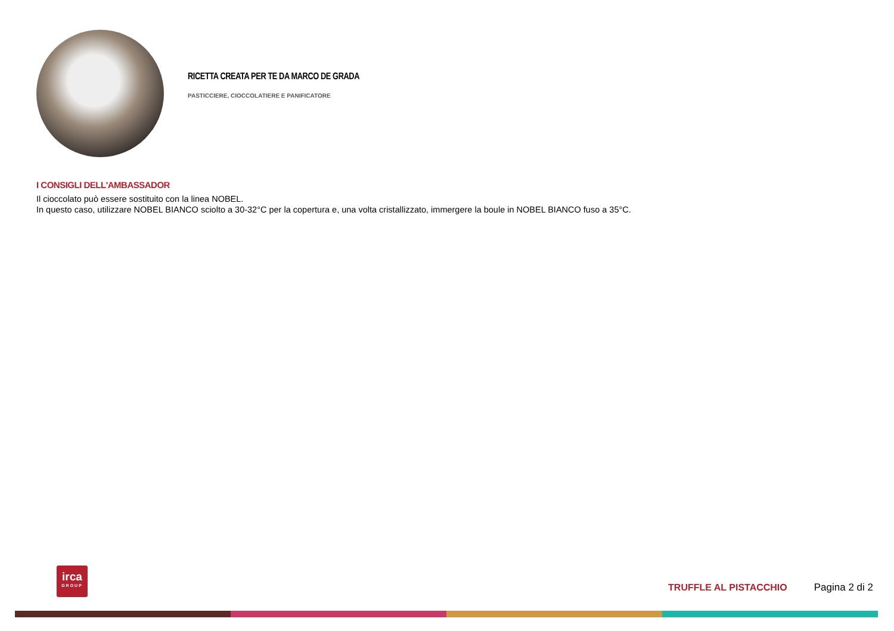RICETTA CREATA PER TE DA MARCO DE GRADA
PASTICCIERE, CIOCCOLATIERE E PANIFICATORE
I CONSIGLI DELL'AMBASSADOR
Il cioccolato può essere sostituito con la linea NOBEL.
In questo caso, utilizzare NOBEL BIANCO sciolto a 30-32°C per la copertura e, una volta cristallizzato, immergere la boule in NOBEL BIANCO fuso a 35°C.
irca
GROUP
TRUFFLE AL PISTACCHIO Pagina 2 di 2